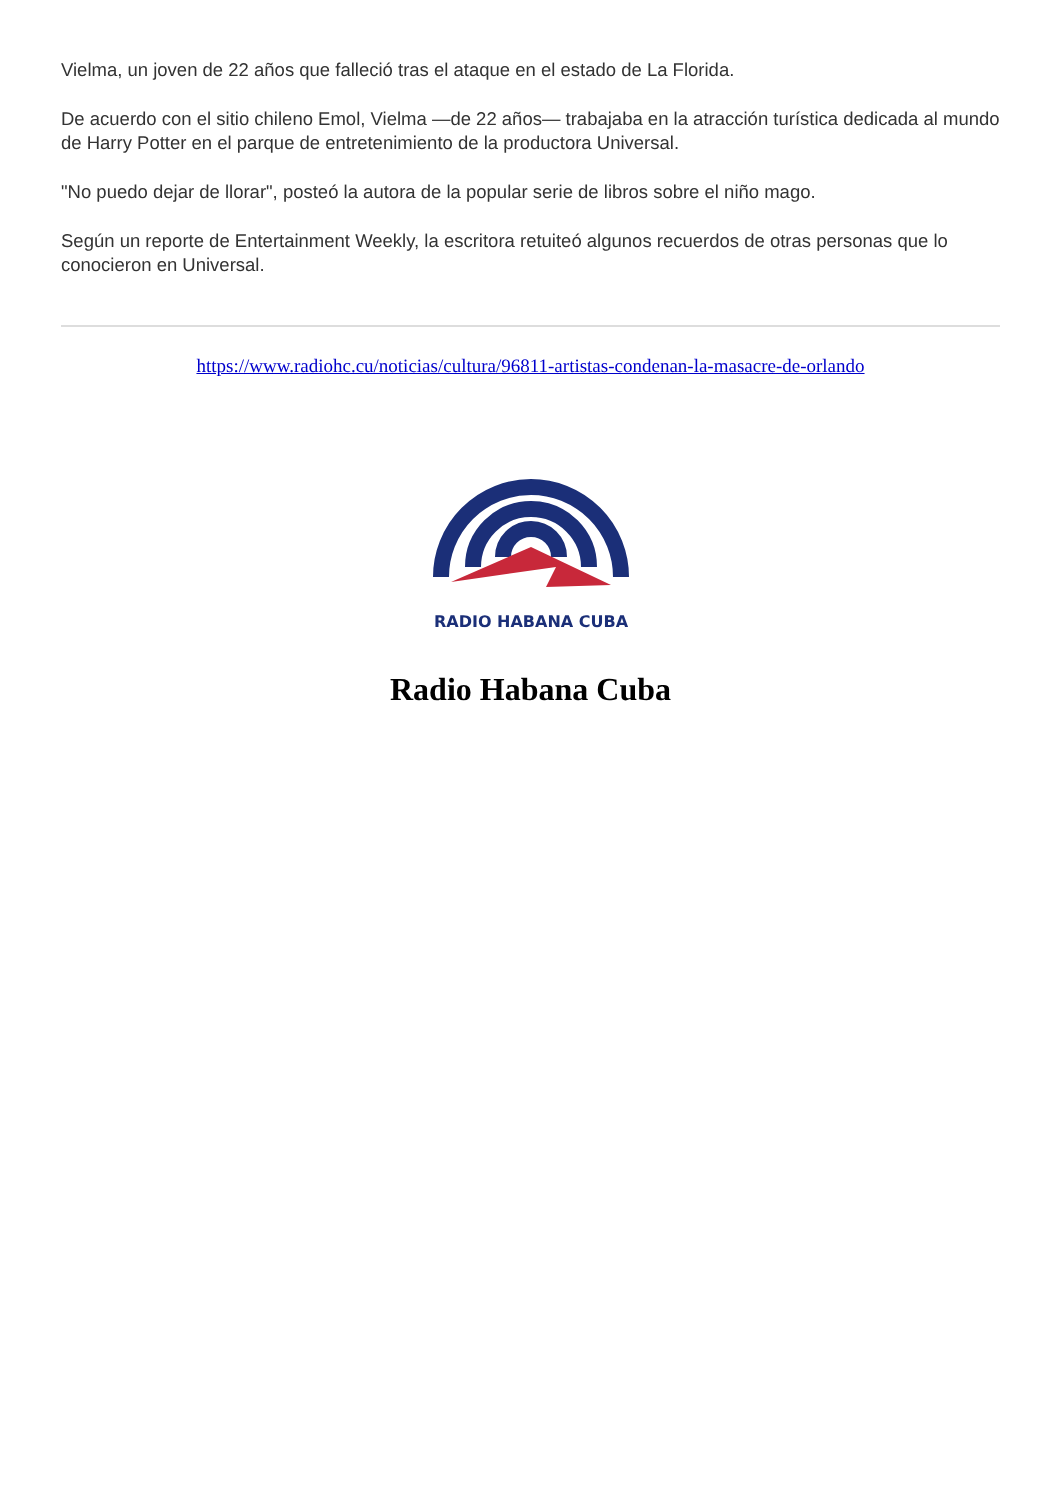Vielma, un joven de 22 años que falleció tras el ataque en el estado de La Florida.
De acuerdo con el sitio chileno Emol, Vielma —de 22 años— trabajaba en la atracción turística dedicada al mundo de Harry Potter en el parque de entretenimiento de la productora Universal.
"No puedo dejar de llorar", posteó la autora de la popular serie de libros sobre el niño mago.
Según un reporte de Entertainment Weekly, la escritora retuiteó algunos recuerdos de otras personas que lo conocieron en Universal.
https://www.radiohc.cu/noticias/cultura/96811-artistas-condenan-la-masacre-de-orlando
RADIO HABANA CUBA
Radio Habana Cuba